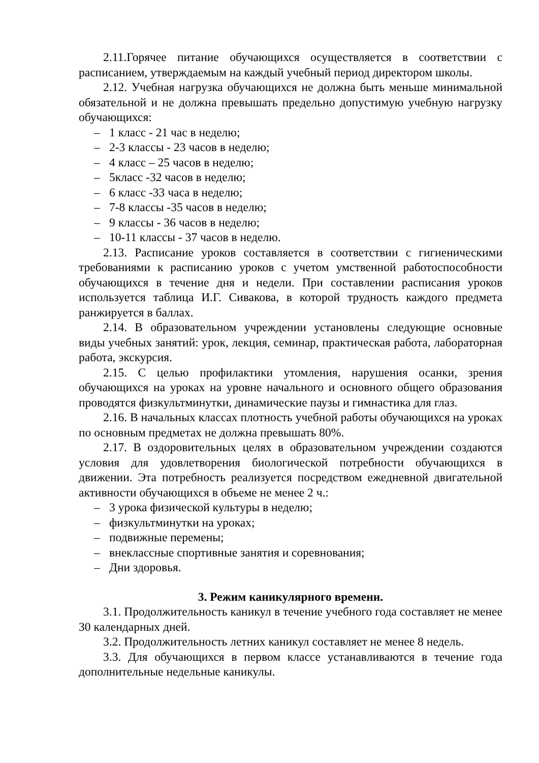2.11.Горячее питание обучающихся осуществляется в соответствии с расписанием, утверждаемым на каждый учебный период директором школы.
2.12. Учебная нагрузка обучающихся не должна быть меньше минимальной обязательной и не должна превышать предельно допустимую учебную нагрузку обучающихся:
– 1 класс - 21 час в неделю;
– 2-3 классы - 23 часов в неделю;
– 4 класс – 25 часов в неделю;
– 5класс -32 часов в неделю;
– 6 класс -33 часа в неделю;
– 7-8 классы -35 часов в неделю;
– 9 классы - 36 часов в неделю;
– 10-11 классы - 37 часов в неделю.
2.13. Расписание уроков составляется в соответствии с гигиеническими требованиями к расписанию уроков с учетом умственной работоспособности обучающихся в течение дня и недели. При составлении расписания уроков используется таблица И.Г. Сивакова, в которой трудность каждого предмета ранжируется в баллах.
2.14. В образовательном учреждении установлены следующие основные виды учебных занятий: урок, лекция, семинар, практическая работа, лабораторная работа, экскурсия.
2.15. С целью профилактики утомления, нарушения осанки, зрения обучающихся на уроках на уровне начального и основного общего образования проводятся физкультминутки, динамические паузы и гимнастика для глаз.
2.16. В начальных классах плотность учебной работы обучающихся на уроках по основным предметах не должна превышать 80%.
2.17. В оздоровительных целях в образовательном учреждении создаются условия для удовлетворения биологической потребности обучающихся в движении. Эта потребность реализуется посредством ежедневной двигательной активности обучающихся в объеме не менее 2 ч.:
– 3 урока физической культуры в неделю;
– физкультминутки на уроках;
– подвижные перемены;
– внеклассные спортивные занятия и соревнования;
– Дни здоровья.
3. Режим каникулярного времени.
3.1. Продолжительность каникул в течение учебного года составляет не менее 30 календарных дней.
3.2. Продолжительность летних каникул составляет не менее 8 недель.
3.3. Для обучающихся в первом классе устанавливаются в течение года дополнительные недельные каникулы.